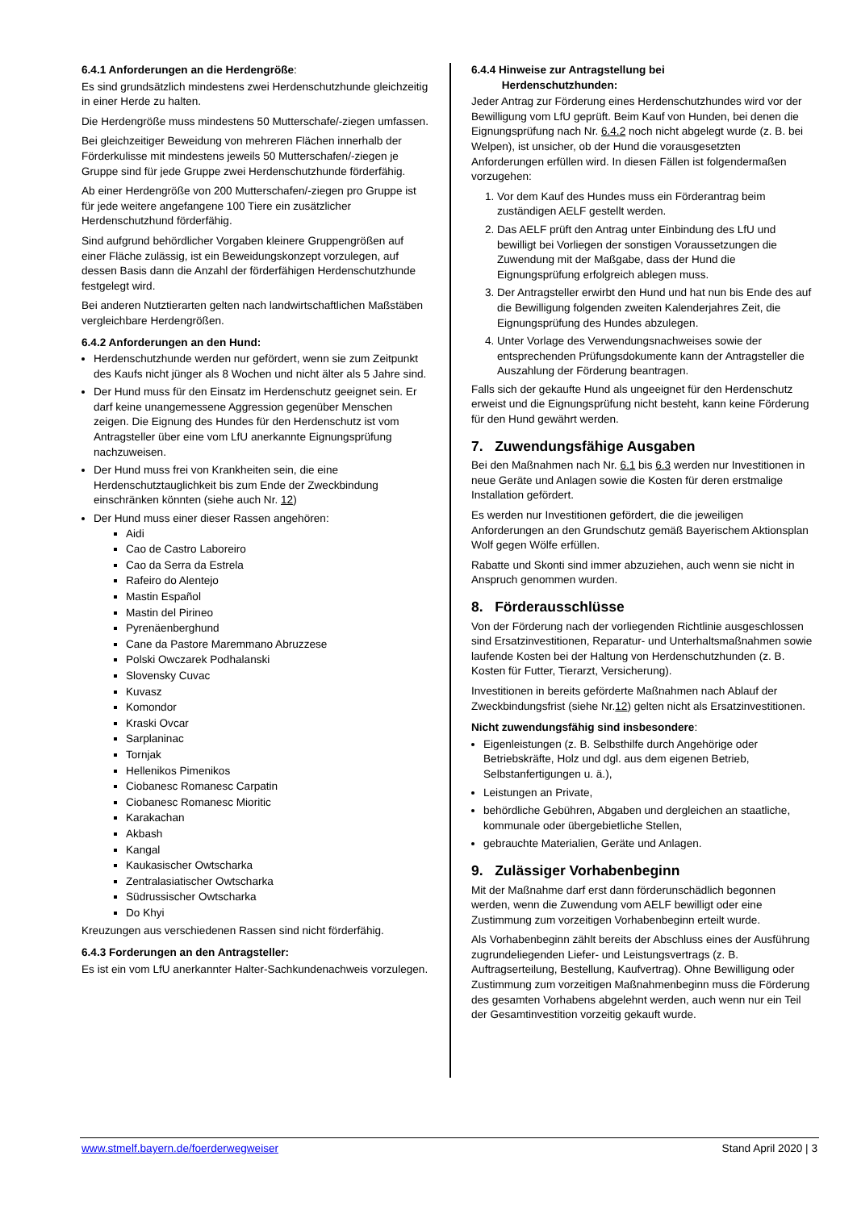6.4.1 Anforderungen an die Herdengröße:
Es sind grundsätzlich mindestens zwei Herdenschutzhunde gleichzeitig in einer Herde zu halten.
Die Herdengröße muss mindestens 50 Mutterschafe/-ziegen umfassen.
Bei gleichzeitiger Beweidung von mehreren Flächen innerhalb der Förderkulisse mit mindestens jeweils 50 Mutterschafen/-ziegen je Gruppe sind für jede Gruppe zwei Herdenschutzhunde förderfähig.
Ab einer Herdengröße von 200 Mutterschafen/-ziegen pro Gruppe ist für jede weitere angefangene 100 Tiere ein zusätzlicher Herdenschutzhund förderfähig.
Sind aufgrund behördlicher Vorgaben kleinere Gruppengrößen auf einer Fläche zulässig, ist ein Beweidungskonzept vorzulegen, auf dessen Basis dann die Anzahl der förderfähigen Herdenschutzhunde festgelegt wird.
Bei anderen Nutztierarten gelten nach landwirtschaftlichen Maßstäben vergleichbare Herdengrößen.
6.4.2 Anforderungen an den Hund:
Herdenschutzhunde werden nur gefördert, wenn sie zum Zeitpunkt des Kaufs nicht jünger als 8 Wochen und nicht älter als 5 Jahre sind.
Der Hund muss für den Einsatz im Herdenschutz geeignet sein. Er darf keine unangemessene Aggression gegenüber Menschen zeigen. Die Eignung des Hundes für den Herdenschutz ist vom Antragsteller über eine vom LfU anerkannte Eignungsprüfung nachzuweisen.
Der Hund muss frei von Krankheiten sein, die eine Herdenschutztauglichkeit bis zum Ende der Zweckbindung einschränken könnten (siehe auch Nr. 12)
Der Hund muss einer dieser Rassen angehören:
Aidi
Cao de Castro Laboreiro
Cao da Serra da Estrela
Rafeiro do Alentejo
Mastin Español
Mastin del Pirineo
Pyrenäenberghund
Cane da Pastore Maremmano Abruzzese
Polski Owczarek Podhalanski
Slovensky Cuvac
Kuvasz
Komondor
Kraski Ovcar
Sarplaninac
Tornjak
Hellenikos Pimenikos
Ciobanesc Romanesc Carpatin
Ciobanesc Romanesc Mioritic
Karakachan
Akbash
Kangal
Kaukasischer Owtscharka
Zentralasiatischer Owtscharka
Südrussischer Owtscharka
Do Khyi
Kreuzungen aus verschiedenen Rassen sind nicht förderfähig.
6.4.3 Forderungen an den Antragsteller:
Es ist ein vom LfU anerkannter Halter-Sachkundenachweis vorzulegen.
6.4.4 Hinweise zur Antragstellung bei
Herdenschutzhunden:
Jeder Antrag zur Förderung eines Herdenschutzhundes wird vor der Bewilligung vom LfU geprüft. Beim Kauf von Hunden, bei denen die Eignungsprüfung nach Nr. 6.4.2 noch nicht abgelegt wurde (z. B. bei Welpen), ist unsicher, ob der Hund die vorausgesetzten Anforderungen erfüllen wird. In diesen Fällen ist folgendermaßen vorzugehen:
1. Vor dem Kauf des Hundes muss ein Förderantrag beim zuständigen AELF gestellt werden.
2. Das AELF prüft den Antrag unter Einbindung des LfU und bewilligt bei Vorliegen der sonstigen Voraussetzungen die Zuwendung mit der Maßgabe, dass der Hund die Eignungsprüfung erfolgreich ablegen muss.
3. Der Antragsteller erwirbt den Hund und hat nun bis Ende des auf die Bewilligung folgenden zweiten Kalenderjahres Zeit, die Eignungsprüfung des Hundes abzulegen.
4. Unter Vorlage des Verwendungsnachweises sowie der entsprechenden Prüfungsdokumente kann der Antragsteller die Auszahlung der Förderung beantragen.
Falls sich der gekaufte Hund als ungeeignet für den Herdenschutz erweist und die Eignungsprüfung nicht besteht, kann keine Förderung für den Hund gewährt werden.
7. Zuwendungsfähige Ausgaben
Bei den Maßnahmen nach Nr. 6.1 bis 6.3 werden nur Investitionen in neue Geräte und Anlagen sowie die Kosten für deren erstmalige Installation gefördert.
Es werden nur Investitionen gefördert, die die jeweiligen Anforderungen an den Grundschutz gemäß Bayerischem Aktionsplan Wolf gegen Wölfe erfüllen.
Rabatte und Skonti sind immer abzuziehen, auch wenn sie nicht in Anspruch genommen wurden.
8. Förderausschlüsse
Von der Förderung nach der vorliegenden Richtlinie ausgeschlossen sind Ersatzinvestitionen, Reparatur- und Unterhaltsmaßnahmen sowie laufende Kosten bei der Haltung von Herdenschutzhunden (z. B. Kosten für Futter, Tierarzt, Versicherung).
Investitionen in bereits geförderte Maßnahmen nach Ablauf der Zweckbindungsfrist (siehe Nr.12) gelten nicht als Ersatzinvestitionen.
Nicht zuwendungsfähig sind insbesondere:
Eigenleistungen (z. B. Selbsthilfe durch Angehörige oder Betriebskräfte, Holz und dgl. aus dem eigenen Betrieb, Selbstanfertigungen u. ä.),
Leistungen an Private,
behördliche Gebühren, Abgaben und dergleichen an staatliche, kommunale oder übergebietliche Stellen,
gebrauchte Materialien, Geräte und Anlagen.
9. Zulässiger Vorhabenbeginn
Mit der Maßnahme darf erst dann förderunschädlich begonnen werden, wenn die Zuwendung vom AELF bewilligt oder eine Zustimmung zum vorzeitigen Vorhabenbeginn erteilt wurde.
Als Vorhabenbeginn zählt bereits der Abschluss eines der Ausführung zugrundeliegenden Liefer- und Leistungsvertrags (z. B. Auftragserteilung, Bestellung, Kaufvertrag). Ohne Bewilligung oder Zustimmung zum vorzeitigen Maßnahmenbeginn muss die Förderung des gesamten Vorhabens abgelehnt werden, auch wenn nur ein Teil der Gesamtinvestition vorzeitig gekauft wurde.
www.stmelf.bayern.de/foerderwegweiser Stand April 2020 | 3